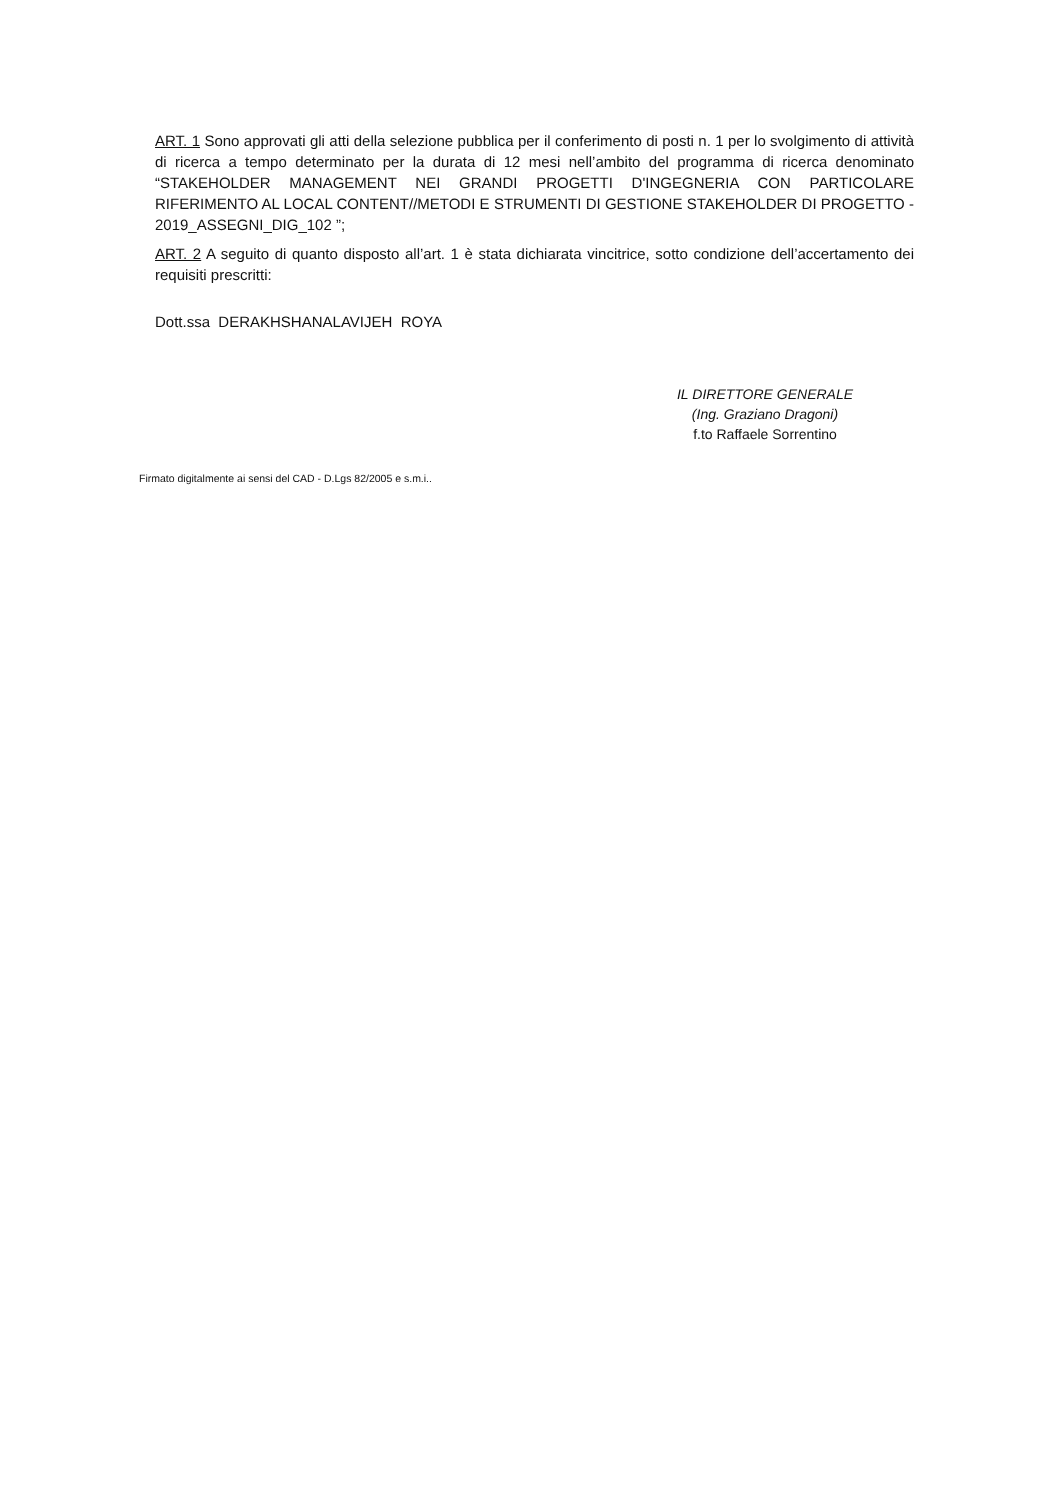ART. 1 Sono approvati gli atti della selezione pubblica per il conferimento di posti n. 1 per lo svolgimento di attività di ricerca a tempo determinato per la durata di 12 mesi nell’ambito del programma di ricerca denominato “STAKEHOLDER MANAGEMENT NEI GRANDI PROGETTI D'INGEGNERIA CON PARTICOLARE RIFERIMENTO AL LOCAL CONTENT//METODI E STRUMENTI DI GESTIONE STAKEHOLDER DI PROGETTO - 2019_ASSEGNI_DIG_102 ”;
ART. 2 A seguito di quanto disposto all’art. 1 è stata dichiarata vincitrice, sotto condizione dell’accertamento dei requisiti prescritti:
Dott.ssa DERAKHSHANALAVIJEH ROYA
IL DIRETTORE GENERALE
(Ing. Graziano Dragoni)
f.to Raffaele Sorrentino
Firmato digitalmente ai sensi del CAD - D.Lgs 82/2005 e s.m.i..